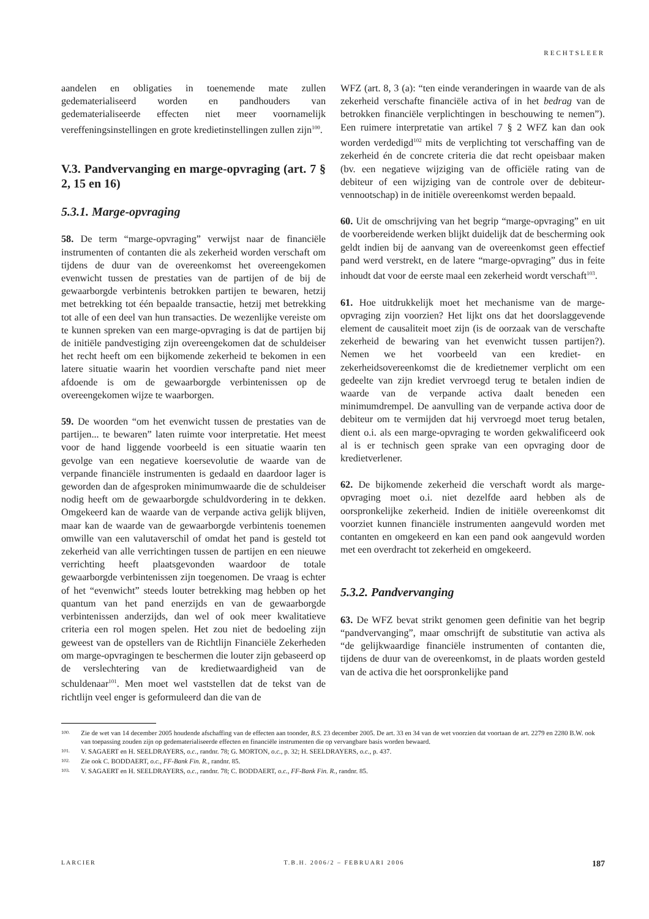RECHTSLEER
aandelen en obligaties in toenemende mate zullen gedematerialiseerd worden en pandhouders van gedematerialiseerde effecten niet meer voornamelijk vereffeningsinstellingen en grote kredietinstellingen zullen zijn<sup>100</sup>.
V.3. Pandvervanging en marge-opvraging (art. 7 § 2, 15 en 16)
5.3.1. Marge-opvraging
58. De term “marge-opvraging” verwijst naar de financiële instrumenten of contanten die als zekerheid worden verschaft om tijdens de duur van de overeenkomst het overeengekomen evenwicht tussen de prestaties van de partijen of de bij de gewaarborgde verbintenis betrokken partijen te bewaren, hetzij met betrekking tot één bepaalde transactie, hetzij met betrekking tot alle of een deel van hun transacties. De wezenlijke vereiste om te kunnen spreken van een marge-opvraging is dat de partijen bij de initiële pandvestiging zijn overeengekomen dat de schuldeiser het recht heeft om een bijkomende zekerheid te bekomen in een latere situatie waarin het voordien verschafte pand niet meer afdoende is om de gewaarborgde verbintenissen op de overeengekomen wijze te waarborgen.
59. De woorden “om het evenwicht tussen de prestaties van de partijen... te bewaren” laten ruimte voor interpretatie. Het meest voor de hand liggende voorbeeld is een situatie waarin ten gevolge van een negatieve koersevolutie de waarde van de verpande financiële instrumenten is gedaald en daardoor lager is geworden dan de afgesproken minimumwaarde die de schuldeiser nodig heeft om de gewaarborgde schuldvordering in te dekken. Omgekeerd kan de waarde van de verpande activa gelijk blijven, maar kan de waarde van de gewaarborgde verbintenis toenemen omwille van een valutaverschil of omdat het pand is gesteld tot zekerheid van alle verrichtingen tussen de partijen en een nieuwe verrichting heeft plaatsgevonden waardoor de totale gewaarborgde verbintenissen zijn toegenomen. De vraag is echter of het “evenwicht” steeds louter betrekking mag hebben op het quantum van het pand enerzijds en van de gewaarborgde verbintenissen anderzijds, dan wel of ook meer kwalitatieve criteria een rol mogen spelen. Het zou niet de bedoeling zijn geweest van de opstellers van de Richtlijn Financiële Zekerheden om marge-opvragingen te beschermen die louter zijn gebaseerd op de verslechtering van de kredietwaardigheid van de schuldenaar<sup>101</sup>. Men moet wel vaststellen dat de tekst van de richtlijn veel enger is geformuleerd dan die van de
WFZ (art. 8, 3 (a): “ten einde veranderingen in waarde van de als zekerheid verschafte financiële activa of in het bedrag van de betrokken financiële verplichtingen in beschouwing te nemen”). Een ruimere interpretatie van artikel 7 § 2 WFZ kan dan ook worden verdedigd<sup>102</sup> mits de verplichting tot verschaffing van de zekerheid én de concrete criteria die dat recht opeisbaar maken (bv. een negatieve wijziging van de officiële rating van de debiteur of een wijziging van de controle over de debiteur-vennootschap) in de initiële overeenkomst werden bepaald.
60. Uit de omschrijving van het begrip “marge-opvraging” en uit de voorbereidende werken blijkt duidelijk dat de bescherming ook geldt indien bij de aanvang van de overeenkomst geen effectief pand werd verstrekt, en de latere “marge-opvraging” dus in feite inhoudt dat voor de eerste maal een zekerheid wordt verschaft<sup>103</sup>.
61. Hoe uitdrukkelijk moet het mechanisme van de marge-opvraging zijn voorzien? Het lijkt ons dat het doorslaggevende element de causaliteit moet zijn (is de oorzaak van de verschafte zekerheid de bewaring van het evenwicht tussen partijen?). Nemen we het voorbeeld van een krediet- en zekerheidsovereenkomst die de kredietnemer verplicht om een gedeelte van zijn krediet vervroegd terug te betalen indien de waarde van de verpande activa daalt beneden een minimumdrempel. De aanvulling van de verpande activa door de debiteur om te vermijden dat hij vervroegd moet terug betalen, dient o.i. als een marge-opvraging te worden gekwalificeerd ook al is er technisch geen sprake van een opvraging door de kredietverlener.
62. De bijkomende zekerheid die verschaft wordt als marge-opvraging moet o.i. niet dezelfde aard hebben als de oorspronkelijke zekerheid. Indien de initiële overeenkomst dit voorziet kunnen financiële instrumenten aangevuld worden met contanten en omgekeerd en kan een pand ook aangevuld worden met een overdracht tot zekerheid en omgekeerd.
5.3.2. Pandvervanging
63. De WFZ bevat strikt genomen geen definitie van het begrip “pandvervanging”, maar omschrijft de substitutie van activa als “de gelijkwaardige financiële instrumenten of contanten die, tijdens de duur van de overeenkomst, in de plaats worden gesteld van de activa die het oorspronkelijke pand
100. Zie de wet van 14 december 2005 houdende afschaffing van de effecten aan toonder, B.S. 23 december 2005. De art. 33 en 34 van de wet voorzien dat voortaan de art. 2279 en 2280 B.W. ook van toepassing zouden zijn op gedematerialiseerde effecten en financiële instrumenten die op vervangbare basis worden bewaard.
101. V. SAGAERT en H. SEELDRAYERS, o.c., randnr. 78; G. MORTON, o.c., p. 32; H. SEELDRAYERS, o.c., p. 437.
102. Zie ook C. BODDAERT, o.c., FF-Bank Fin. R., randnr. 85.
103. V. SAGAERT en H. SEELDRAYERS, o.c., randnr. 78; C. BODDAERT, o.c., FF-Bank Fin. R., randnr. 85.
LARCIER T.B.H. 2006/2 – FEBRUARI 2006 187